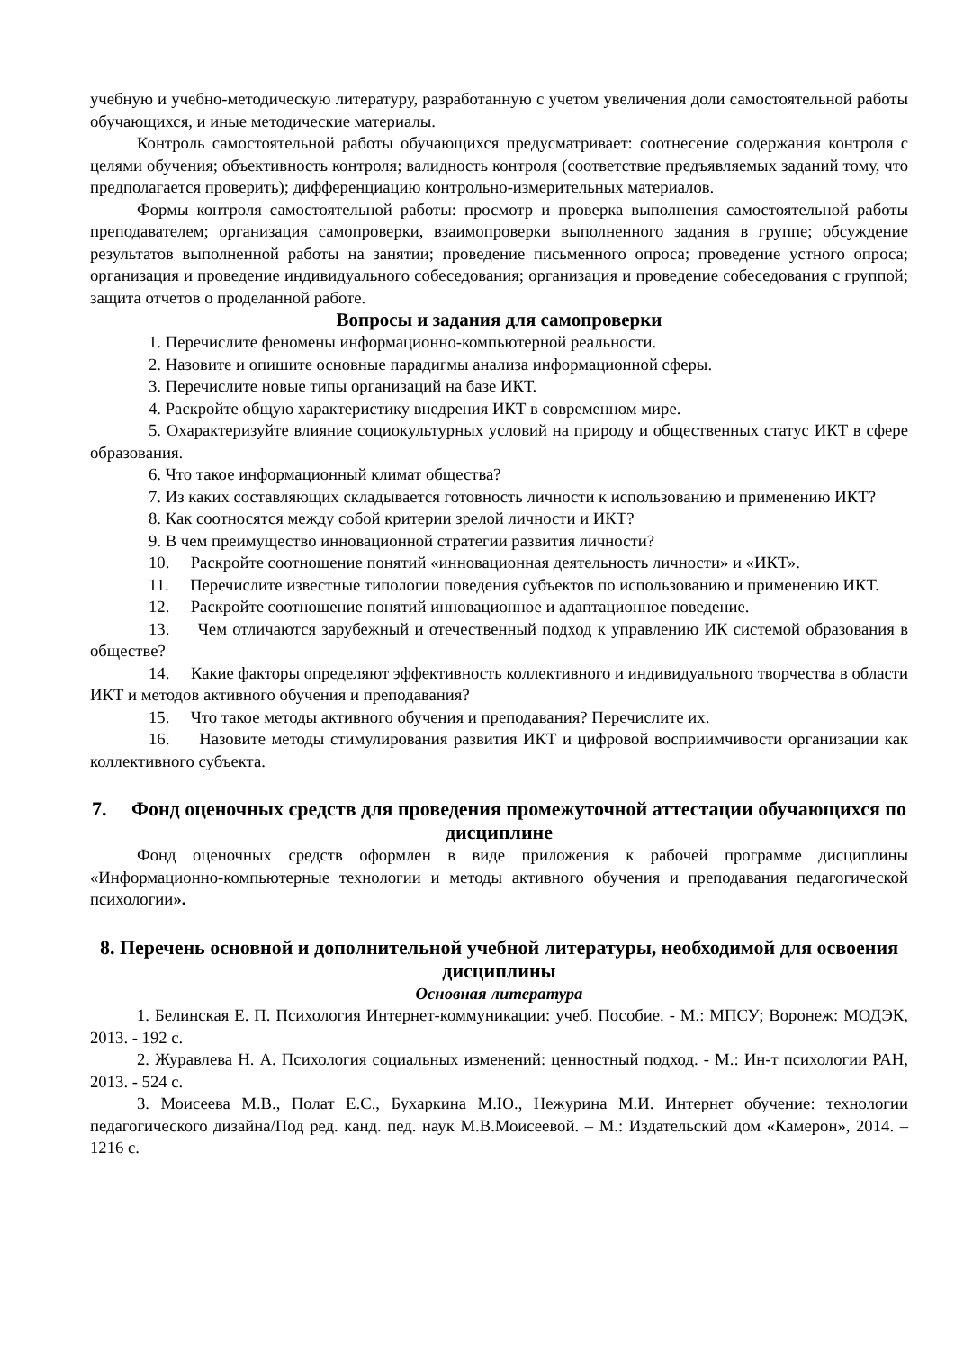учебную и учебно-методическую литературу, разработанную с учетом увеличения доли самостоятельной работы обучающихся, и иные методические материалы.
Контроль самостоятельной работы обучающихся предусматривает: соотнесение содержания контроля с целями обучения; объективность контроля; валидность контроля (соответствие предъявляемых заданий тому, что предполагается проверить); дифференциацию контрольно-измерительных материалов.
Формы контроля самостоятельной работы: просмотр и проверка выполнения самостоятельной работы преподавателем; организация самопроверки, взаимопроверки выполненного задания в группе; обсуждение результатов выполненной работы на занятии; проведение письменного опроса; проведение устного опроса; организация и проведение индивидуального собеседования; организация и проведение собеседования с группой; защита отчетов о проделанной работе.
Вопросы и задания для самопроверки
1. Перечислите феномены информационно-компьютерной реальности.
2. Назовите и опишите основные парадигмы анализа информационной сферы.
3. Перечислите новые типы организаций на базе ИКТ.
4. Раскройте общую характеристику внедрения ИКТ в современном мире.
5. Охарактеризуйте влияние социокультурных условий на природу и общественных статус ИКТ в сфере образования.
6. Что такое информационный климат общества?
7. Из каких составляющих складывается готовность личности к использованию и применению ИКТ?
8. Как соотносятся между собой критерии зрелой личности и ИКТ?
9. В чем преимущество инновационной стратегии развития личности?
10. Раскройте соотношение понятий «инновационная деятельность личности» и «ИКТ».
11. Перечислите известные типологии поведения субъектов по использованию и применению ИКТ.
12. Раскройте соотношение понятий инновационное и адаптационное поведение.
13. Чем отличаются зарубежный и отечественный подход к управлению ИК системой образования в обществе?
14. Какие факторы определяют эффективность коллективного и индивидуального творчества в области ИКТ и методов активного обучения и преподавания?
15. Что такое методы активного обучения и преподавания? Перечислите их.
16. Назовите методы стимулирования развития ИКТ и цифровой восприимчивости организации как коллективного субъекта.
7. Фонд оценочных средств для проведения промежуточной аттестации обучающихся по дисциплине
Фонд оценочных средств оформлен в виде приложения к рабочей программе дисциплины «Информационно-компьютерные технологии и методы активного обучения и преподавания педагогической психологии».
8. Перечень основной и дополнительной учебной литературы, необходимой для освоения дисциплины
Основная литература
1. Белинская Е. П. Психология Интернет-коммуникации: учеб. Пособие. - М.: МПСУ; Воронеж: МОДЭК, 2013. - 192 с.
2. Журавлева Н. А. Психология социальных изменений: ценностный подход. - М.: Ин-т психологии РАН, 2013. - 524 с.
3. Моисеева М.В., Полат Е.С., Бухаркина М.Ю., Нежурина М.И. Интернет обучение: технологии педагогического дизайна/Под ред. канд. пед. наук М.В.Моисеевой. – М.: Издательский дом «Камерон», 2014. – 1216 с.